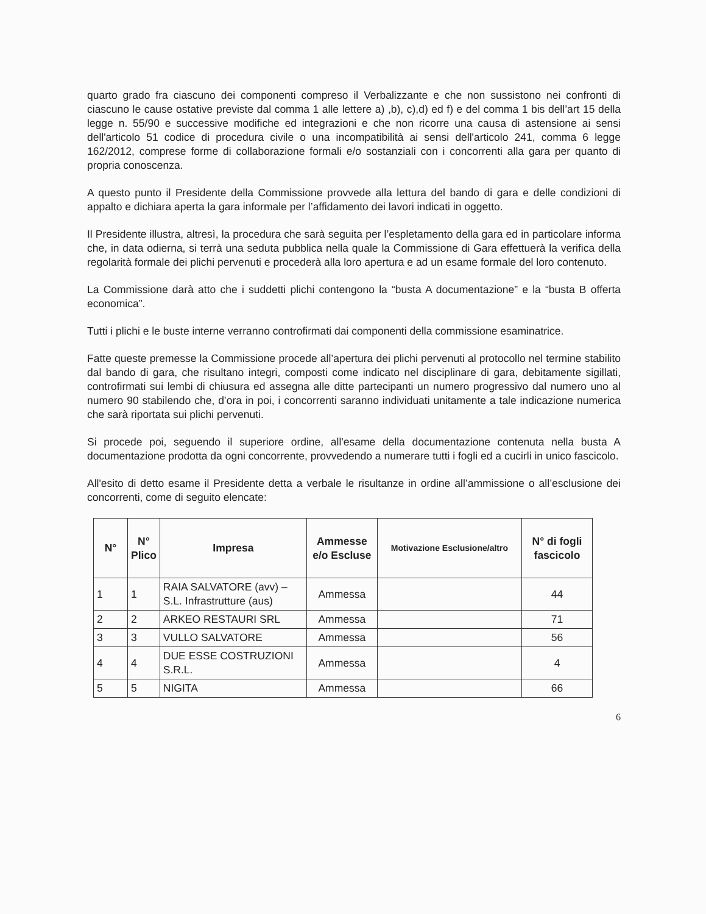quarto grado fra ciascuno dei componenti compreso il Verbalizzante e che non sussistono nei confronti di ciascuno le cause ostative previste dal comma 1 alle lettere a) ,b), c),d) ed f) e del comma 1 bis dell’art 15 della legge n. 55/90 e successive modifiche ed integrazioni e che non ricorre una causa di astensione ai sensi dell'articolo 51 codice di procedura civile o una incompatibilità ai sensi dell'articolo 241, comma 6 legge 162/2012, comprese forme di collaborazione formali e/o sostanziali con i concorrenti alla gara per quanto di propria conoscenza.
A questo punto il Presidente della Commissione provvede alla lettura del bando di gara e delle condizioni di appalto e dichiara aperta la gara informale per l’affidamento dei lavori indicati in oggetto.
Il Presidente illustra, altresì, la procedura che sarà seguita per l’espletamento della gara ed in particolare informa che, in data odierna, si terrà una seduta pubblica nella quale la Commissione di Gara effettuerà la verifica della regolarità formale dei plichi pervenuti e procederà alla loro apertura e ad un esame formale del loro contenuto.
La Commissione darà atto che i suddetti plichi contengono la “busta A documentazione” e la “busta B offerta economica”.
Tutti i plichi e le buste interne verranno controfirmati dai componenti della commissione esaminatrice.
Fatte queste premesse la Commissione procede all’apertura dei plichi pervenuti al protocollo nel termine stabilito dal bando di gara, che risultano integri, composti come indicato nel disciplinare di gara, debitamente sigillati, controfirmati sui lembi di chiusura ed assegna alle ditte partecipanti un numero progressivo dal numero uno al numero 90 stabilendo che, d’ora in poi, i concorrenti saranno individuati unitamente a tale indicazione numerica che sarà riportata sui plichi pervenuti.
Si procede poi, seguendo il superiore ordine, all'esame della documentazione contenuta nella busta A documentazione prodotta da ogni concorrente, provvedendo a numerare tutti i fogli ed a cucirli in unico fascicolo.
All'esito di detto esame il Presidente detta a verbale le risultanze in ordine all’ammissione o all’esclusione dei concorrenti, come di seguito elencate:
| N° | N° Plico | Impresa | Ammesse e/o Escluse | Motivazione Esclusione/altro | N° di fogli fascicolo |
| --- | --- | --- | --- | --- | --- |
| 1 | 1 | RAIA SALVATORE (avv) – S.L. Infrastrutture (aus) | Ammessa | | 44 |
| 2 | 2 | ARKEO RESTAURI SRL | Ammessa | | 71 |
| 3 | 3 | VULLO SALVATORE | Ammessa | | 56 |
| 4 | 4 | DUE ESSE COSTRUZIONI S.R.L. | Ammessa | | 4 |
| 5 | 5 | NIGITA | Ammessa | | 66 |
6